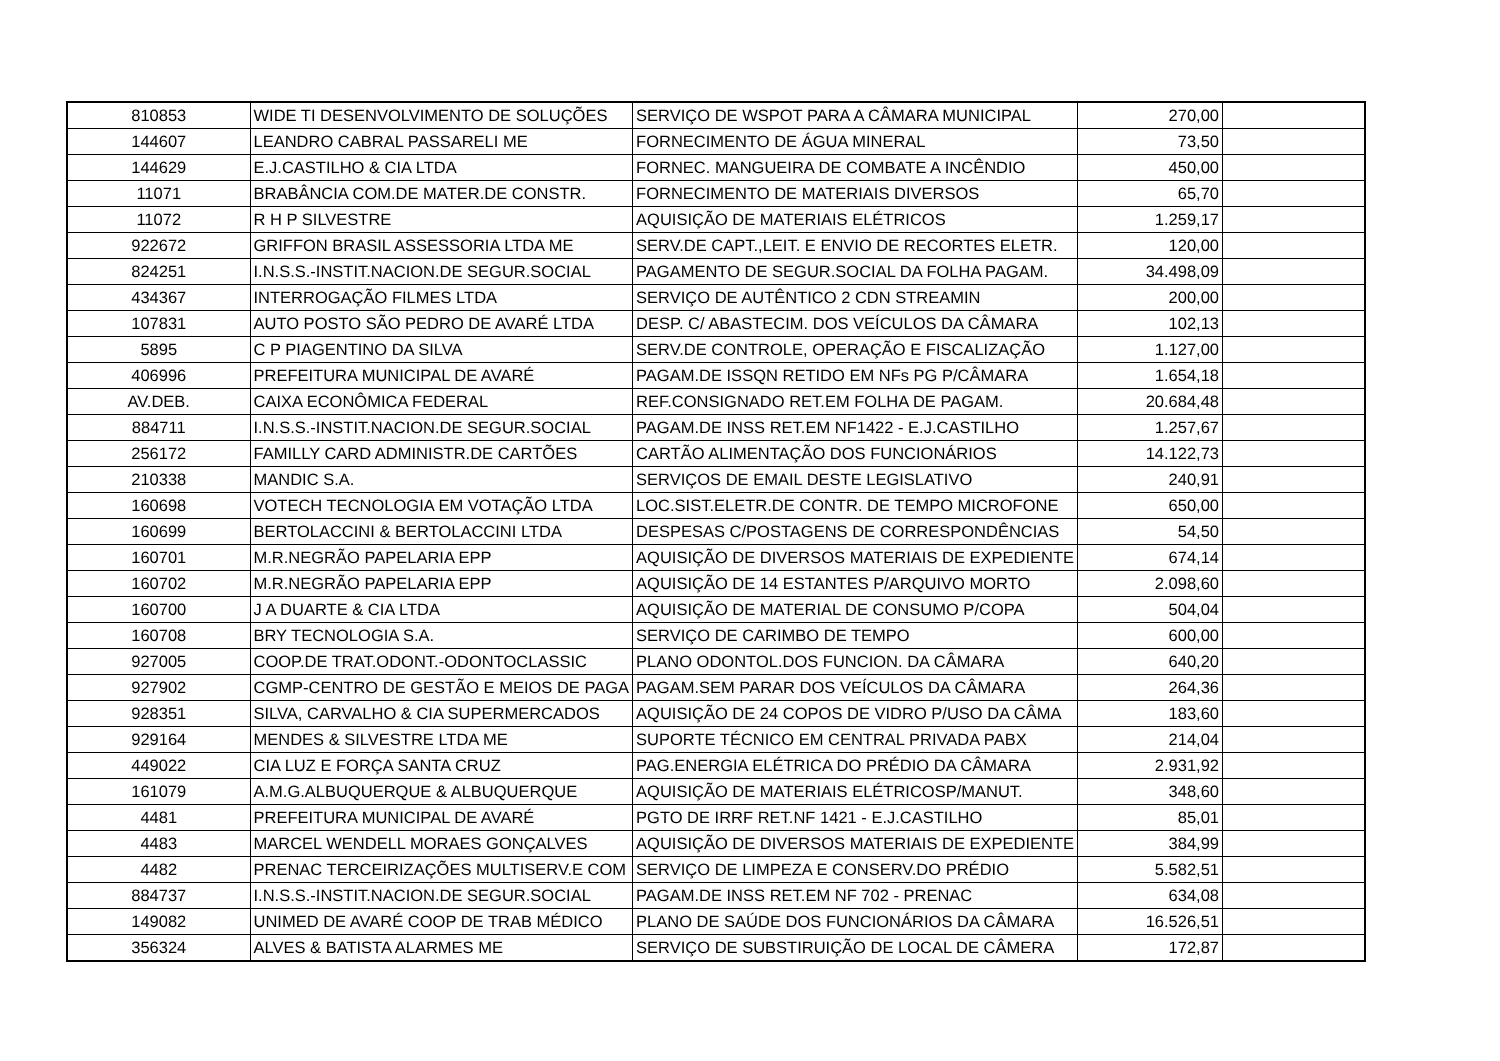| 810853 | WIDE TI DESENVOLVIMENTO DE SOLUÇÕES | SERVIÇO DE WSPOT PARA A CÂMARA MUNICIPAL | 270,00 | |
| 144607 | LEANDRO CABRAL PASSARELI ME | FORNECIMENTO DE ÁGUA MINERAL | 73,50 | |
| 144629 | E.J.CASTILHO & CIA LTDA | FORNEC. MANGUEIRA DE COMBATE A INCÊNDIO | 450,00 | |
| 11071 | BRABÂNCIA COM.DE MATER.DE CONSTR. | FORNECIMENTO DE MATERIAIS DIVERSOS | 65,70 | |
| 11072 | R H P SILVESTRE | AQUISIÇÃO DE MATERIAIS ELÉTRICOS | 1.259,17 | |
| 922672 | GRIFFON BRASIL ASSESSORIA LTDA ME | SERV.DE CAPT.,LEIT. E ENVIO DE RECORTES ELETR. | 120,00 | |
| 824251 | I.N.S.S.-INSTIT.NACION.DE SEGUR.SOCIAL | PAGAMENTO DE SEGUR.SOCIAL DA FOLHA PAGAM. | 34.498,09 | |
| 434367 | INTERROGAÇÃO FILMES LTDA | SERVIÇO DE AUTÊNTICO 2 CDN STREAMIN | 200,00 | |
| 107831 | AUTO POSTO SÃO PEDRO DE AVARÉ LTDA | DESP. C/ ABASTECIM. DOS VEÍCULOS DA CÂMARA | 102,13 | |
| 5895 | C P PIAGENTINO DA SILVA | SERV.DE CONTROLE, OPERAÇÃO E FISCALIZAÇÃO | 1.127,00 | |
| 406996 | PREFEITURA MUNICIPAL DE AVARÉ | PAGAM.DE ISSQN RETIDO EM NFs PG P/CÂMARA | 1.654,18 | |
| AV.DEB. | CAIXA ECONÔMICA FEDERAL | REF.CONSIGNADO RET.EM FOLHA DE PAGAM. | 20.684,48 | |
| 884711 | I.N.S.S.-INSTIT.NACION.DE SEGUR.SOCIAL | PAGAM.DE INSS RET.EM NF1422 - E.J.CASTILHO | 1.257,67 | |
| 256172 | FAMILLY CARD ADMINISTR.DE CARTÕES | CARTÃO ALIMENTAÇÃO DOS FUNCIONÁRIOS | 14.122,73 | |
| 210338 | MANDIC S.A. | SERVIÇOS DE EMAIL DESTE LEGISLATIVO | 240,91 | |
| 160698 | VOTECH TECNOLOGIA EM VOTAÇÃO LTDA | LOC.SIST.ELETR.DE CONTR. DE TEMPO MICROFONE | 650,00 | |
| 160699 | BERTOLACCINI & BERTOLACCINI LTDA | DESPESAS C/POSTAGENS DE CORRESPONDÊNCIAS | 54,50 | |
| 160701 | M.R.NEGRÃO PAPELARIA EPP | AQUISIÇÃO DE DIVERSOS MATERIAIS DE EXPEDIENTE | 674,14 | |
| 160702 | M.R.NEGRÃO PAPELARIA EPP | AQUISIÇÃO DE 14 ESTANTES P/ARQUIVO MORTO | 2.098,60 | |
| 160700 | J A DUARTE & CIA LTDA | AQUISIÇÃO DE MATERIAL DE CONSUMO P/COPA | 504,04 | |
| 160708 | BRY TECNOLOGIA S.A. | SERVIÇO DE CARIMBO DE TEMPO | 600,00 | |
| 927005 | COOP.DE TRAT.ODONT.-ODONTOCLASSIC | PLANO ODONTOL.DOS FUNCION. DA CÂMARA | 640,20 | |
| 927902 | CGMP-CENTRO DE GESTÃO E MEIOS DE PAGA | PAGAM.SEM PARAR DOS VEÍCULOS DA CÂMARA | 264,36 | |
| 928351 | SILVA, CARVALHO & CIA SUPERMERCADOS | AQUISIÇÃO DE 24 COPOS DE VIDRO P/USO DA CÂMA | 183,60 | |
| 929164 | MENDES & SILVESTRE LTDA ME | SUPORTE TÉCNICO EM CENTRAL PRIVADA PABX | 214,04 | |
| 449022 | CIA LUZ E FORÇA SANTA CRUZ | PAG.ENERGIA ELÉTRICA DO PRÉDIO DA CÂMARA | 2.931,92 | |
| 161079 | A.M.G.ALBUQUERQUE & ALBUQUERQUE | AQUISIÇÃO DE MATERIAIS ELÉTRICOSP/MANUT. | 348,60 | |
| 4481 | PREFEITURA MUNICIPAL DE AVARÉ | PGTO DE IRRF RET.NF 1421 - E.J.CASTILHO | 85,01 | |
| 4483 | MARCEL WENDELL MORAES GONÇALVES | AQUISIÇÃO DE DIVERSOS MATERIAIS DE EXPEDIENTE | 384,99 | |
| 4482 | PRENAC TERCEIRIZAÇÕES MULTISERV.E COM | SERVIÇO DE LIMPEZA E CONSERV.DO PRÉDIO | 5.582,51 | |
| 884737 | I.N.S.S.-INSTIT.NACION.DE SEGUR.SOCIAL | PAGAM.DE INSS RET.EM NF 702 - PRENAC | 634,08 | |
| 149082 | UNIMED DE AVARÉ COOP DE TRAB MÉDICO | PLANO DE SAÚDE DOS FUNCIONÁRIOS DA CÂMARA | 16.526,51 | |
| 356324 | ALVES & BATISTA ALARMES ME | SERVIÇO DE SUBSTIRUIÇÃO DE LOCAL DE CÂMERA | 172,87 | |